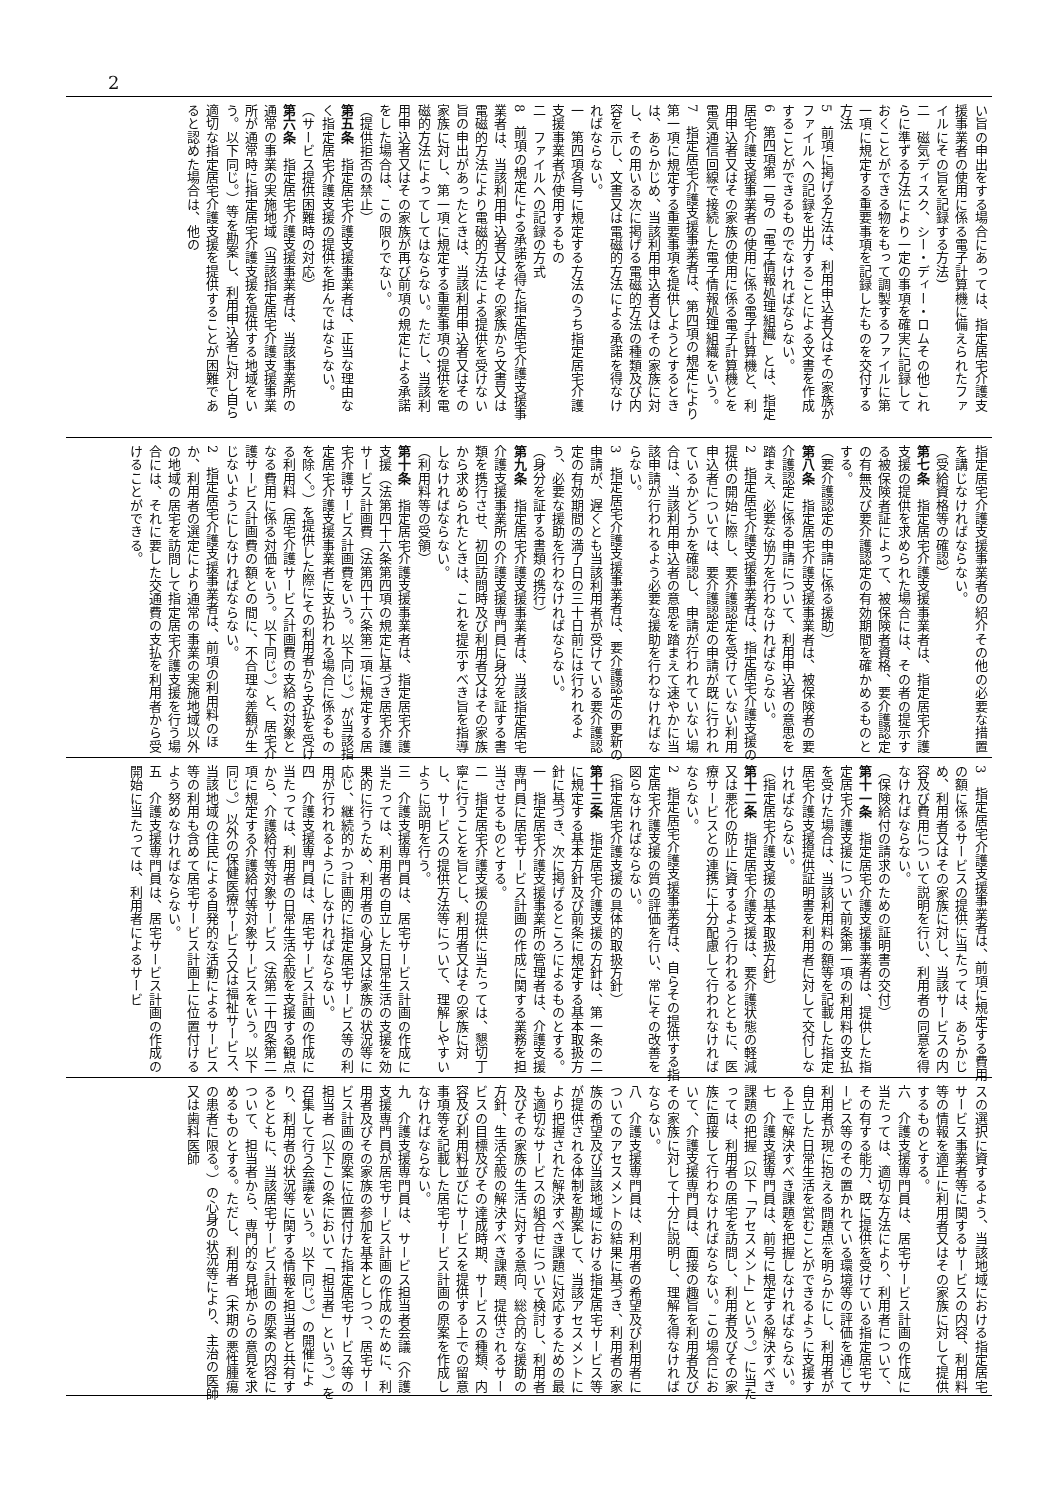2
い旨の申出をする場合にあっては、指定居宅介護支援事業者の使用に係る電子計算機に備えられたファイルにその旨を記録する方法)
二　磁気ディスク、シー・ディー・ロムその他これらに準ずる方法により一定の事項を確実に記録しておくことができる物をもって調製するファイルに第一項に規定する重要事項を記録したものを交付する方法
5　前項に掲げる方法は、利用申込者又はその家族がファイルへの記録を出力することによる文書を作成することができるものでなければならない。
6　第四項第一号の「電子情報処理組織」とは、指定居宅介護支援事業者の使用に係る電子計算機と、利用申込者又はその家族の使用に係る電子計算機とを電気通信回線で接続した電子情報処理組織をいう。
7　指定居宅介護支援事業者は、第四項の規定により第一項に規定する重要事項を提供しようとするときは、あらかじめ、当該利用申込者又はその家族に対し、その用いる次に掲げる電磁的方法の種類及び内容を示し、文書又は電磁的方法による承諾を得なければならない。
一　第四項各号に規定する方法のうち指定居宅介護支援事業者が使用するもの
二　ファイルへの記録の方式
8　前項の規定による承諾を得た指定居宅介護支援事業者は、当該利用申込者又はその家族から文書又は電磁的方法により電磁的方法による提供を受けない旨の申出があったときは、当該利用申込者又はその家族に対し、第一項に規定する重要事項の提供を電磁的方法によってしてはならない。ただし、当該利用申込者又はその家族が再び前項の規定による承諾をした場合は、この限りでない。
（提供拒否の禁止）
第五条　指定居宅介護支援事業者は、正当な理由なく指定居宅介護支援の提供を拒んではならない。
（サービス提供困難時の対応）
第六条　指定居宅介護支援事業者は、当該事業所の通常の事業の実施地域（当該指定居宅介護支援事業所が通常時に指定居宅介護支援を提供する地域をいう。以下同じ。）等を勘案し、利用申込者に対し自ら適切な指定居宅介護支援を提供することが困難であると認めた場合は、他の
指定居宅介護支援事業者の紹介その他の必要な措置を講じなければならない。
（受給資格等の確認）
第七条　指定居宅介護支援事業者は、指定居宅介護支援の提供を求められた場合には、その者の提示する被保険者証によって、被保険者資格、要介護認定の有無及び要介護認定の有効期間を確かめるものとする。
（要介護認定の申請に係る援助）
第八条　指定居宅介護支援事業者は、被保険者の要介護認定に係る申請について、利用申込者の意思を踏まえ、必要な協力を行わなければならない。
2　指定居宅介護支援事業者は、指定居宅介護支援の提供の開始に際し、要介護認定を受けていない利用申込者については、要介護認定の申請が既に行われているかどうかを確認し、申請が行われていない場合は、当該利用申込者の意思を踏まえて速やかに当該申請が行われるよう必要な援助を行わなければならない。
3　指定居宅介護支援事業者は、要介護認定の更新の申請が、遅くとも当該利用者が受けている要介護認定の有効期間の満了日の三十日前には行われるよう、必要な援助を行わなければならない。
（身分を証する書類の携行）
第九条　指定居宅介護支援事業者は、当該指定居宅介護支援事業所の介護支援専門員に身分を証する書類を携行させ、初回訪問時及び利用者又はその家族から求められたときは、これを提示すべき旨を指導しなければならない。
（利用料等の受領）
第十条　指定居宅介護支援事業者は、指定居宅介護支援（法第四十六条第四項の規定に基づき居宅介護サービス計画費（法第四十六条第二項に規定する居宅介護サービス計画費をいう。以下同じ。）が当該指定居宅介護支援事業者に支払われる場合に係るものを除く。）を提供した際にその利用者から支払を受ける利用料（居宅介護サービス計画費の支給の対象となる費用に係る対価をいう。以下同じ。）と、居宅介護サービス計画費の額との間に、不合理な差額が生じないようにしなければならない。
2　指定居宅介護支援事業者は、前項の利用料のほか、利用者の選定により通常の事業の実施地域以外の地域の居宅を訪問して指定居宅介護支援を行う場合には、それに要した交通費の支払を利用者から受けることができる。
3　指定居宅介護支援事業者は、前項に規定する費用の額に係るサービスの提供に当たっては、あらかじめ、利用者又はその家族に対し、当該サービスの内容及び費用について説明を行い、利用者の同意を得なければならない。
（保険給付の請求のための証明書の交付）
第十一条　指定居宅介護支援事業者は、提供した指定居宅介護支援について前条第一項の利用料の支払を受けた場合は、当該利用料の額等を記載した指定居宅介護支援提供証明書を利用者に対して交付しなければならない。
（指定居宅介護支援の基本取扱方針）
第十二条　指定居宅介護支援は、要介護状態の軽減又は悪化の防止に資するよう行われるとともに、医療サービスとの連携に十分配慮して行われなければならない。
2　指定居宅介護支援事業者は、自らその提供する指定居宅介護支援の質の評価を行い、常にその改善を図らなければならない。
（指定居宅介護支援の具体的取扱方針）
第十三条　指定居宅介護支援の方針は、第一条の二に規定する基本方針及び前条に規定する基本取扱方針に基づき、次に掲げるところによるものとする。
一　指定居宅介護支援事業所の管理者は、介護支援専門員に居宅サービス計画の作成に関する業務を担当させるものとする。
二　指定居宅介護支援の提供に当たっては、懇切丁寧に行うことを旨とし、利用者又はその家族に対し、サービスの提供方法等について、理解しやすいように説明を行う。
三　介護支援専門員は、居宅サービス計画の作成に当たっては、利用者の自立した日常生活の支援を効果的に行うため、利用者の心身又は家族の状況等に応じ、継続的かつ計画的に指定居宅サービス等の利用が行われるようにしなければならない。
四　介護支援専門員は、居宅サービス計画の作成に当たっては、利用者の日常生活全般を支援する観点から、介護給付等対象サービス（法第二十四条第二項に規定する介護給付等対象サービスをいう。以下同じ。）以外の保健医療サービス又は福祉サービス、当該地域の住民による自発的な活動によるサービス等の利用も含めて居宅サービス計画上に位置付けるよう努めなければならない。
五　介護支援専門員は、居宅サービス計画の作成の開始に当たっては、利用者によるサービ
スの選択に資するよう、当該地域における指定居宅サービス事業者等に関するサービスの内容、利用料等の情報を適正に利用者又はその家族に対して提供するものとする。
六　介護支援専門員は、居宅サービス計画の作成に当たっては、適切な方法により、利用者について、その有する能力、既に提供を受けている指定居宅サービス等のその置かれている環境等の評価を通じて利用者が現に抱える問題点を明らかにし、利用者が自立した日常生活を営むことができるように支援する上で解決すべき課題を把握しなければならない。
七　介護支援専門員は、前号に規定する解決すべき課題の把握（以下「アセスメント」という。）に当たっては、利用者の居宅を訪問し、利用者及びその家族に面接して行わなければならない。この場合において、介護支援専門員は、面接の趣旨を利用者及びその家族に対して十分に説明し、理解を得なければならない。
八　介護支援専門員は、利用者の希望及び利用者についてのアセスメントの結果に基づき、利用者の家族の希望及び当該地域における指定居宅サービス等が提供される体制を勘案して、当該アセスメントにより把握された解決すべき課題に対応するための最も適切なサービスの組合せについて検討し、利用者及びその家族の生活に対する意向、総合的な援助の方針、生活全般の解決すべき課題、提供されるサービスの目標及びその達成時期、サービスの種類、内容及び利用料並びにサービスを提供する上での留意事項等を記載した居宅サービス計画の原案を作成しなければならない。
九　介護支援専門員は、サービス担当者会議（介護支援専門員が居宅サービス計画の作成のために、利用者及びその家族の参加を基本としつつ、居宅サービス計画の原案に位置付けた指定居宅サービス等の担当者（以下この条において「担当者」という。）を召集して行う会議をいう。以下同じ。）の開催により、利用者の状況等に関する情報を担当者と共有するとともに、当該居宅サービス計画の原案の内容について、担当者から、専門的な見地からの意見を求めるものとする。ただし、利用者（末期の悪性腫瘍の患者に限る。）の心身の状況等により、主治の医師又は歯科医師